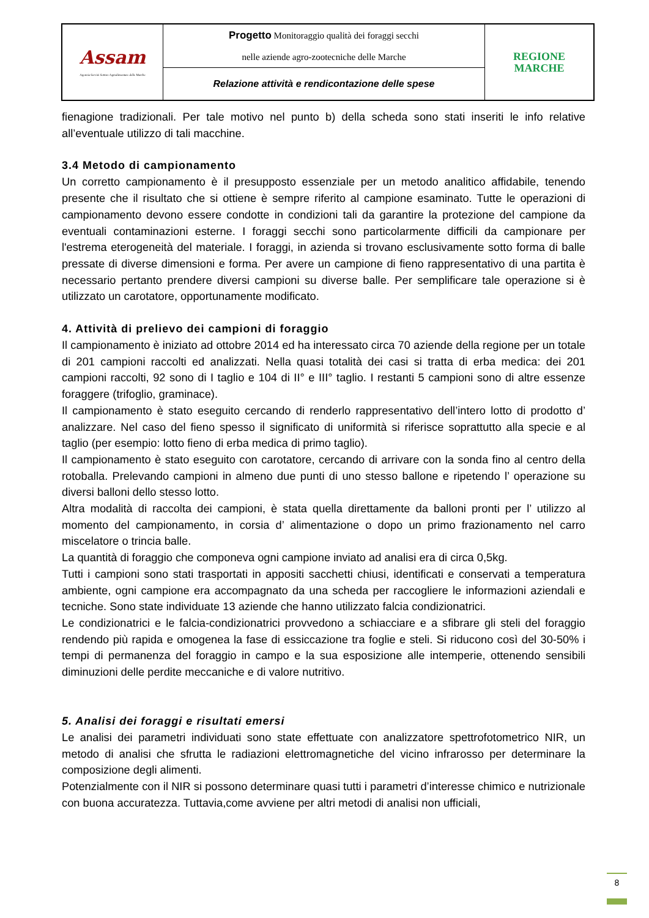| Assam Agenzia Servizi Settore Agroalimentare delle Marche | Progetto Monitoraggio qualità dei foraggi secchi nelle aziende agro-zootecniche delle Marche | REGIONE MARCHE |
| | Relazione attività e rendicontazione delle spese | |
fienagione tradizionali. Per tale motivo nel punto b) della scheda sono stati inseriti le info relative all’eventuale utilizzo di tali macchine.
3.4 Metodo di campionamento
Un corretto campionamento è il presupposto essenziale per un metodo analitico affidabile, tenendo presente che il risultato che si ottiene è sempre riferito al campione esaminato. Tutte le operazioni di campionamento devono essere condotte in condizioni tali da garantire la protezione del campione da eventuali contaminazioni esterne. I foraggi secchi sono particolarmente difficili da campionare per l'estrema eterogeneità del materiale. I foraggi, in azienda si trovano esclusivamente sotto forma di balle pressate di diverse dimensioni e forma. Per avere un campione di fieno rappresentativo di una partita è necessario pertanto prendere diversi campioni su diverse balle. Per semplificare tale operazione si è utilizzato un carotatore, opportunamente modificato.
4. Attività di prelievo dei campioni di foraggio
Il campionamento è iniziato ad ottobre 2014 ed ha interessato circa 70 aziende della regione per un totale di 201 campioni raccolti ed analizzati. Nella quasi totalità dei casi si tratta di erba medica: dei 201 campioni raccolti, 92 sono di I taglio e 104 di II° e III° taglio. I restanti 5 campioni sono di altre essenze foraggere (trifoglio, graminace).
Il campionamento è stato eseguito cercando di renderlo rappresentativo dell’intero lotto di prodotto d’ analizzare. Nel caso del fieno spesso il significato di uniformità si riferisce soprattutto alla specie e al taglio (per esempio: lotto fieno di erba medica di primo taglio).
Il campionamento è stato eseguito con carotatore, cercando di arrivare con la sonda fino al centro della rotoballa. Prelevando campioni in almeno due punti di uno stesso ballone e ripetendo l’ operazione su diversi balloni dello stesso lotto.
Altra modalità di raccolta dei campioni, è stata quella direttamente da balloni pronti per l’ utilizzo al momento del campionamento, in corsia d’ alimentazione o dopo un primo frazionamento nel carro miscelatore o trincia balle.
La quantità di foraggio che componeva ogni campione inviato ad analisi era di circa 0,5kg.
Tutti i campioni sono stati trasportati in appositi sacchetti chiusi, identificati e conservati a temperatura ambiente, ogni campione era accompagnato da una scheda per raccogliere le informazioni aziendali e tecniche. Sono state individuate 13 aziende che hanno utilizzato falcia condizionatrici.
Le condizionatrici e le falcia-condizionatrici provvedono a schiacciare e a sfibrare gli steli del foraggio rendendo più rapida e omogenea la fase di essiccazione tra foglie e steli. Si riducono così del 30-50% i tempi di permanenza del foraggio in campo e la sua esposizione alle intemperie, ottenendo sensibili diminuzioni delle perdite meccaniche e di valore nutritivo.
5. Analisi dei foraggi e risultati emersi
Le analisi dei parametri individuati sono state effettuate con analizzatore spettrofotometrico NIR, un metodo di analisi che sfrutta le radiazioni elettromagnetiche del vicino infrarosso per determinare la composizione degli alimenti.
Potenzialmente con il NIR si possono determinare quasi tutti i parametri d’interesse chimico e nutrizionale con buona accuratezza. Tuttavia,come avviene per altri metodi di analisi non ufficiali,
8